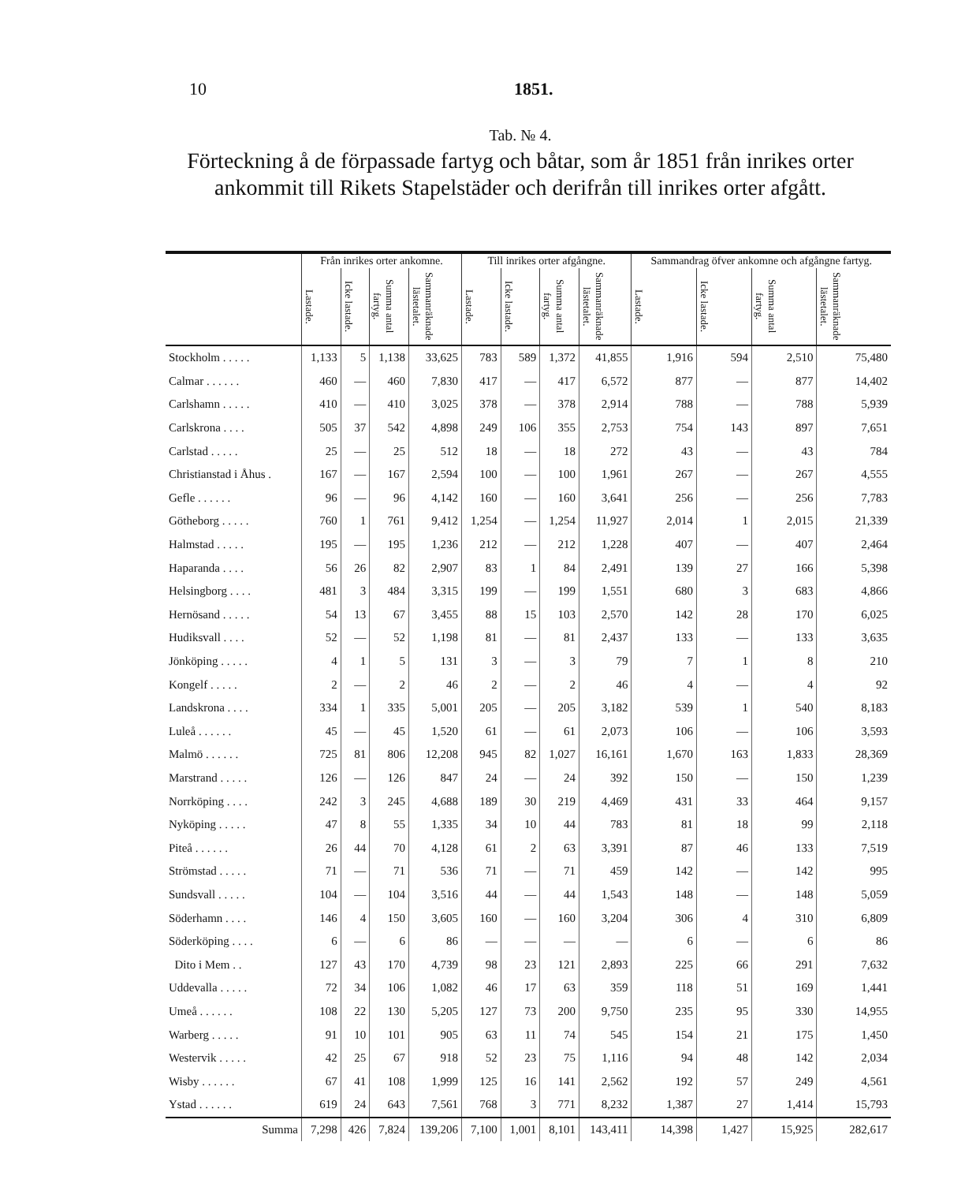10 1851.
Tab. № 4.
Förteckning å de förpassade fartyg och båtar, som år 1851 från inrikes orter ankommit till Rikets Stapelstäder och derifrån till inrikes orter afgått.
| | Från inrikes orter ankomne. | | | | Till inrikes orter afgångne. | | | | Sammandrag öfver ankomne och afgångne fartyg. | | | |
| --- | --- | --- | --- | --- | --- | --- | --- | --- | --- | --- | --- | --- |
| | Lastade. | Icke lastade. | Summa antal fartyg. | Sammanräknade lästetalet. | Lastade. | Icke lastade. | Summa antal fartyg. | Sammanräknade lästetalet. | Lastade. | Icke lastade. | Summa antal fartyg. | Sammanräknade lästetalet. |
| Stockholm . . . . . | 1,133 | 5 | 1,138 | 33,625 | 783 | 589 | 1,372 | 41,855 | 1,916 | 594 | 2,510 | 75,480 |
| Calmar . . . . . . | 460 | — | 460 | 7,830 | 417 | — | 417 | 6,572 | 877 | — | 877 | 14,402 |
| Carlshamn . . . . . | 410 | — | 410 | 3,025 | 378 | — | 378 | 2,914 | 788 | — | 788 | 5,939 |
| Carlskrona . . . . | 505 | 37 | 542 | 4,898 | 249 | 106 | 355 | 2,753 | 754 | 143 | 897 | 7,651 |
| Carlstad . . . . . | 25 | — | 25 | 512 | 18 | — | 18 | 272 | 43 | — | 43 | 784 |
| Christianstad i Åhus . | 167 | — | 167 | 2,594 | 100 | — | 100 | 1,961 | 267 | — | 267 | 4,555 |
| Gefle . . . . . . | 96 | — | 96 | 4,142 | 160 | — | 160 | 3,641 | 256 | — | 256 | 7,783 |
| Götheborg . . . . . | 760 | 1 | 761 | 9,412 | 1,254 | — | 1,254 | 11,927 | 2,014 | 1 | 2,015 | 21,339 |
| Halmstad . . . . . | 195 | — | 195 | 1,236 | 212 | — | 212 | 1,228 | 407 | — | 407 | 2,464 |
| Haparanda . . . . | 56 | 26 | 82 | 2,907 | 83 | 1 | 84 | 2,491 | 139 | 27 | 166 | 5,398 |
| Helsingborg . . . . | 481 | 3 | 484 | 3,315 | 199 | — | 199 | 1,551 | 680 | 3 | 683 | 4,866 |
| Hernösand . . . . . | 54 | 13 | 67 | 3,455 | 88 | 15 | 103 | 2,570 | 142 | 28 | 170 | 6,025 |
| Hudiksvall . . . . | 52 | — | 52 | 1,198 | 81 | — | 81 | 2,437 | 133 | — | 133 | 3,635 |
| Jönköping . . . . . | 4 | 1 | 5 | 131 | 3 | — | 3 | 79 | 7 | 1 | 8 | 210 |
| Kongelf . . . . . | 2 | — | 2 | 46 | 2 | — | 2 | 46 | 4 | — | 4 | 92 |
| Landskrona . . . . | 334 | 1 | 335 | 5,001 | 205 | — | 205 | 3,182 | 539 | 1 | 540 | 8,183 |
| Luleå . . . . . . | 45 | — | 45 | 1,520 | 61 | — | 61 | 2,073 | 106 | — | 106 | 3,593 |
| Malmö . . . . . . | 725 | 81 | 806 | 12,208 | 945 | 82 | 1,027 | 16,161 | 1,670 | 163 | 1,833 | 28,369 |
| Marstrand . . . . . | 126 | — | 126 | 847 | 24 | — | 24 | 392 | 150 | — | 150 | 1,239 |
| Norrköping . . . . | 242 | 3 | 245 | 4,688 | 189 | 30 | 219 | 4,469 | 431 | 33 | 464 | 9,157 |
| Nyköping . . . . . | 47 | 8 | 55 | 1,335 | 34 | 10 | 44 | 783 | 81 | 18 | 99 | 2,118 |
| Piteå . . . . . . | 26 | 44 | 70 | 4,128 | 61 | 2 | 63 | 3,391 | 87 | 46 | 133 | 7,519 |
| Strömstad . . . . . | 71 | — | 71 | 536 | 71 | — | 71 | 459 | 142 | — | 142 | 995 |
| Sundsvall . . . . . | 104 | — | 104 | 3,516 | 44 | — | 44 | 1,543 | 148 | — | 148 | 5,059 |
| Söderhamn . . . . | 146 | 4 | 150 | 3,605 | 160 | — | 160 | 3,204 | 306 | 4 | 310 | 6,809 |
| Söderköping . . . . | 6 | — | 6 | 86 | — | — | — | — | 6 | — | 6 | 86 |
| Dito i Mem . . | 127 | 43 | 170 | 4,739 | 98 | 23 | 121 | 2,893 | 225 | 66 | 291 | 7,632 |
| Uddevalla . . . . . | 72 | 34 | 106 | 1,082 | 46 | 17 | 63 | 359 | 118 | 51 | 169 | 1,441 |
| Umeå . . . . . . | 108 | 22 | 130 | 5,205 | 127 | 73 | 200 | 9,750 | 235 | 95 | 330 | 14,955 |
| Warberg . . . . . | 91 | 10 | 101 | 905 | 63 | 11 | 74 | 545 | 154 | 21 | 175 | 1,450 |
| Westervik . . . . . | 42 | 25 | 67 | 918 | 52 | 23 | 75 | 1,116 | 94 | 48 | 142 | 2,034 |
| Wisby . . . . . . | 67 | 41 | 108 | 1,999 | 125 | 16 | 141 | 2,562 | 192 | 57 | 249 | 4,561 |
| Ystad . . . . . . | 619 | 24 | 643 | 7,561 | 768 | 3 | 771 | 8,232 | 1,387 | 27 | 1,414 | 15,793 |
| Summa | 7,298 | 426 | 7,824 | 139,206 | 7,100 | 1,001 | 8,101 | 143,411 | 14,398 | 1,427 | 15,925 | 282,617 |